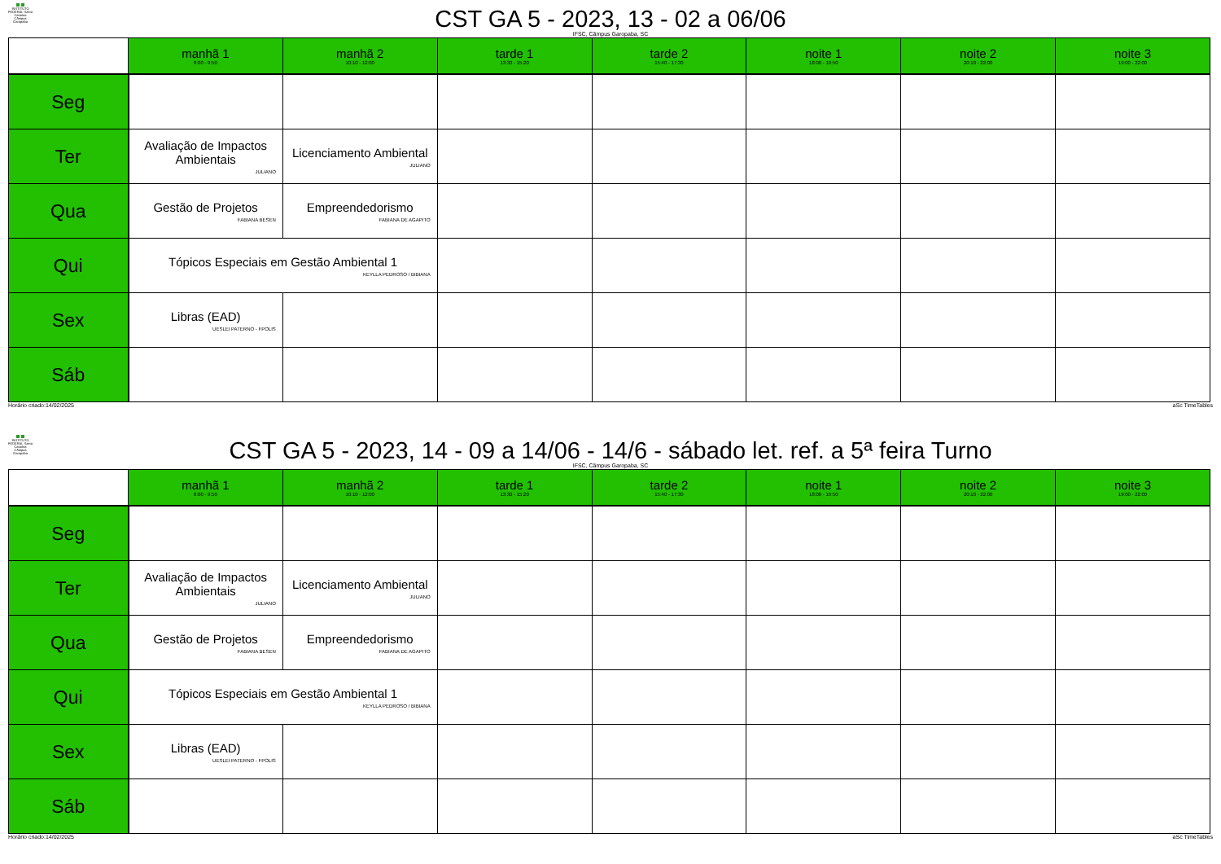INSTITUTO FEDERAL Santa Catarina Câmpus Garopaba
CST GA 5 - 2023, 13 - 02 a 06/06
IFSC, Câmpus Garopaba, SC
| | manhã 1 8:00 - 9:50 | manhã 2 10:10 - 12:00 | tarde 1 13:30 - 15:20 | tarde 2 15:40 - 17:30 | noite 1 18:00 - 19:50 | noite 2 20:10 - 22:00 | noite 3 19:00 - 22:00 |
| --- | --- | --- | --- | --- | --- | --- | --- |
| Seg | | | | | | | |
| Ter | Avaliação de Impactos Ambientais JULIANO | Licenciamento Ambiental JULIANO | | | | | |
| Qua | Gestão de Projetos FABIANA BESEN | Empreendedorismo FABIANA DE AGAPITO | | | | | |
| Qui | Tópicos Especiais em Gestão Ambiental 1 KEYLLA PEDROSO / BIBIANA | | | | | | |
| Sex | Libras (EAD) UESLEI PATERNO - FPOLIS | | | | | | |
| Sáb | | | | | | | |
Horário criado:14/02/2025 aSc TimeTables
INSTITUTO FEDERAL Santa Catarina Câmpus Garopaba
CST GA 5 - 2023, 14 - 09 a 14/06 - 14/6 - sábado let. ref. a 5ª feira Turno
IFSC, Câmpus Garopaba, SC
| | manhã 1 8:00 - 9:50 | manhã 2 10:10 - 12:00 | tarde 1 13:30 - 15:20 | tarde 2 15:40 - 17:30 | noite 1 18:00 - 19:50 | noite 2 20:10 - 22:00 | noite 3 19:00 - 22:00 |
| --- | --- | --- | --- | --- | --- | --- | --- |
| Seg | | | | | | | |
| Ter | Avaliação de Impactos Ambientais JULIANO | Licenciamento Ambiental JULIANO | | | | | |
| Qua | Gestão de Projetos FABIANA BESEN | Empreendedorismo FABIANA DE AGAPITO | | | | | |
| Qui | Tópicos Especiais em Gestão Ambiental 1 KEYLLA PEDROSO / BIBIANA | | | | | | |
| Sex | Libras (EAD) UESLEI PATERNO - FPOLIS | | | | | | |
| Sáb | | | | | | | |
Horário criado:14/02/2025 aSc TimeTables